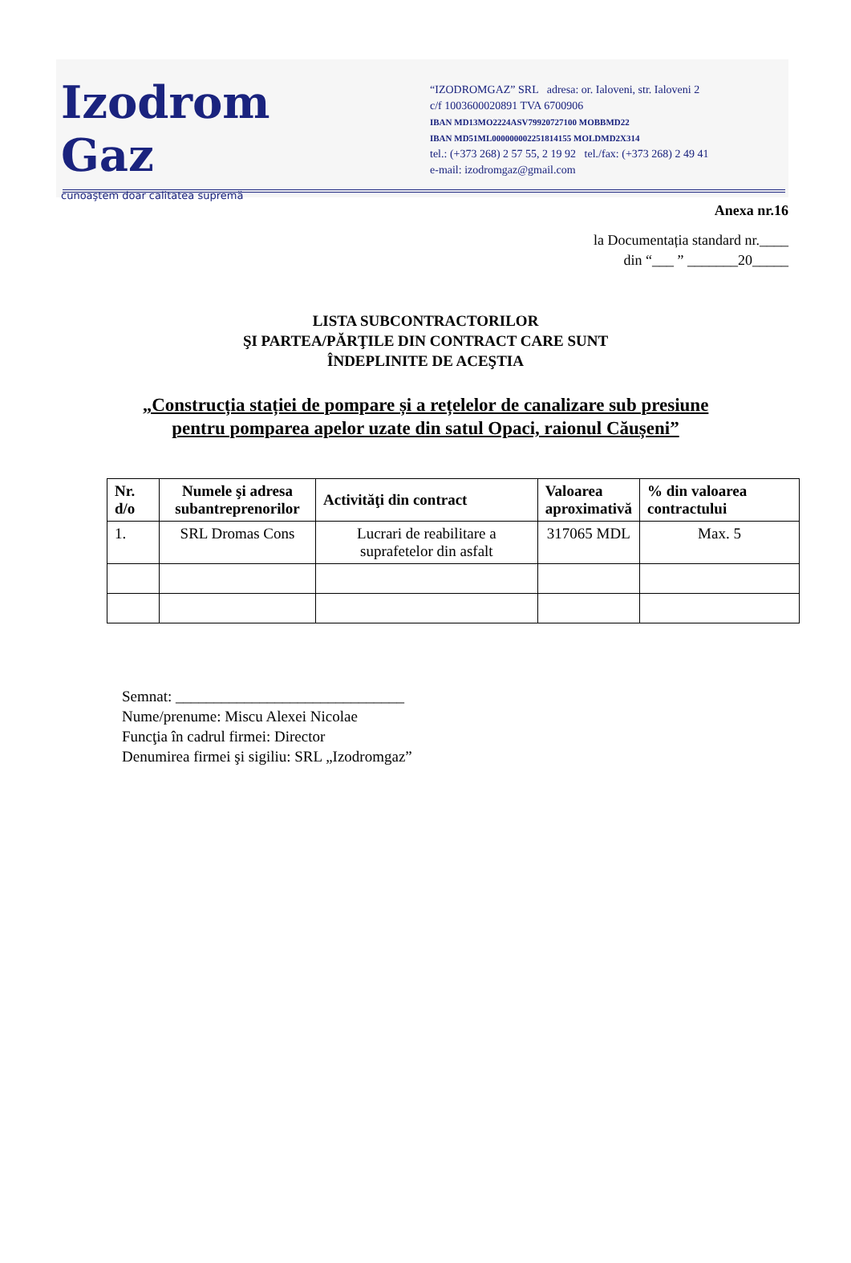Izodrom Gaz
cunoaştem doar calitatea supremă
“IZODROMGAZ” SRL adresa: or. Ialoveni, str. Ialoveni 2
c/f 1003600020891 TVA 6700906
IBAN MD13MO2224ASV79920727100 MOBBMD22
IBAN MD51ML000000002251814155 MOLDMD2X314
tel.: (+373 268) 2 57 55, 2 19 92 tel./fax: (+373 268) 2 49 41
e-mail: izodromgaz@gmail.com
Anexa nr.16
la Documentația standard nr.____
din “___ ” _______20_____
LISTA SUBCONTRACTORILOR
ŞI PARTEA/PĂRŢILE DIN CONTRACT CARE SUNT
ÎNDEPLINITE DE ACEŞTIA
„Construcția stației de pompare și a rețelelor de canalizare sub presiune
pentru pomparea apelor uzate din satul Opaci, raionul Căușeni”
| Nr. d/o | Numele şi adresa subantreprenorilor | Activităţi din contract | Valoarea aproximativă | % din valoarea contractului |
| --- | --- | --- | --- | --- |
| 1. | SRL Dromas Cons | Lucrari de reabilitare a suprafetelor din asfalt | 317065 MDL | Max. 5 |
Semnat: ______________________________
Nume/prenume: Miscu Alexei Nicolae
Funcţia în cadrul firmei: Director
Denumirea firmei şi sigiliu: SRL „Izodromgaz”